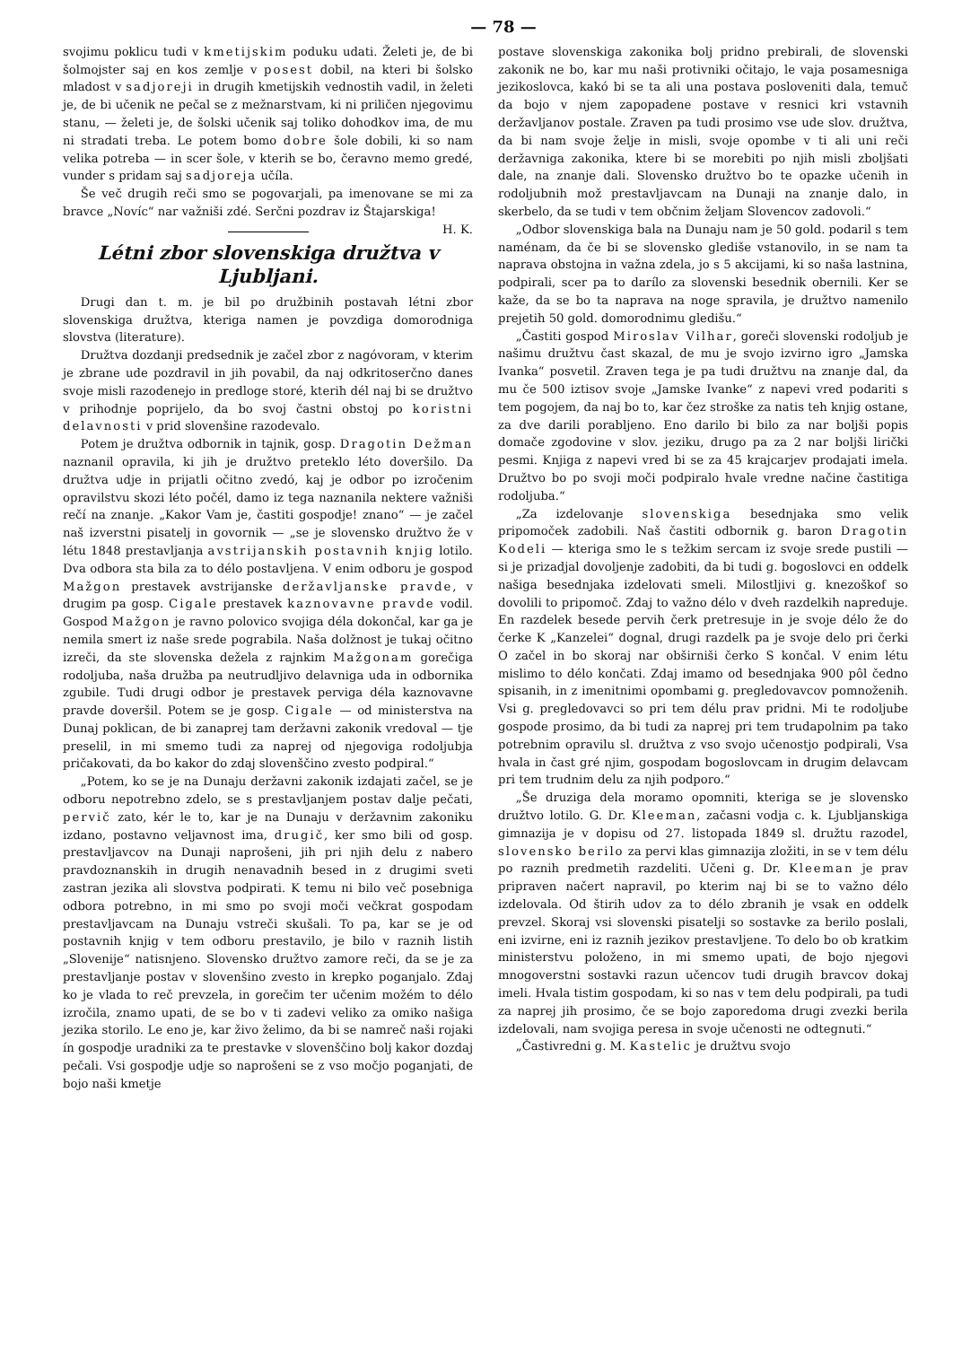— 78 —
svojimu poklicu tudi v kmetijskim poduku udati. Želeti je, de bi šolmojster saj en kos zemlje v posest dobil, na kteri bi šolsko mladost v sadjoreji in drugih kmetijskih vednostih vadil, in želeti je, de bi učenik ne pečal se z mežnarstvam, ki ni priličen njegovimu stanu, — želeti je, de šolski učenik saj toliko dohodkov ima, de mu ni stradati treba. Le potem bomo dobre šole dobili, ki so nam velika potreba — in scer šole, v kterih se bo, čeravno memo gredé, vunder s pridam saj sadjoreja učíla.
Še več drugih reči smo se pogovarjali, pa imenovane se mi za bravce „Novíc“ nar važniši zdé. Serčni pozdrav iz Štajarskiga! H. K.
Létni zbor slovenskiga družtva v Ljubljani.
Drugi dan t. m. je bil po družbinih postavah létni zbor slovenskiga družtva, kteriga namen je povzdiga domorodniga slovstva (literature).
Družtva dozdanji predsednik je začel zbor z nagóvoram, v kterim je zbrane ude pozdravil in jih povabil, da naj odkritoserčno danes svoje misli razodenejo in predloge storé, kterih dél naj bi se družtvo v prihodnje poprijelo, da bo svoj častni obstoj po koristni delavnosti v prid slovenšine razodevalo.
Potem je družtva odbornik in tajnik, gosp. Dragotin Dežman naznanil opravila, ki jih je družtvo preteklo léto doveršilo. Da družtva udje in prijatli očitno zvedó, kaj je odbor po izročenim opravilstvu skozi léto počél, damo iz tega naznanila nektere važniši rečí na znanje. „Kakor Vam je, častiti gospodje! znano“ — je začel naš izverstni pisatelj in govornik — „se je slovensko družtvo že v létu 1848 prestavljanja avstrijanskih postavnih knjig lotilo. Dva odbora sta bila za to délo postavljena. V enim odboru je gospod Mažgon prestavek avstrijanske deržavljanske pravde, v drugim pa gosp. Cigale prestavek kaznovavne pravde vodil. Gospod Mažgon je ravno polovico svojiga déla dokončal, kar ga je nemila smert iz naše srede pograbila. Naša dolžnost je tukaj očitno izreči, da ste slovenska dežela z rajnkim Mažgonam gorečiga rodoljuba, naša družba pa neutrudljivo delavniga uda in odbornika zgubile. Tudi drugi odbor je prestavek perviga déla kaznovavne pravde doveršil. Potem se je gosp. Cigale — od ministerstva na Dunaj poklican, de bi zanaprej tam deržavni zakonik vredoval — tje preselil, in mi smemo tudi za naprej od njegoviga rodoljubja pričakovati, da bo kakor do zdaj slovenščino zvesto podpiral.“
„Potem, ko se je na Dunaju deržavni zakonik izdajati začel, se je odboru nepotrebno zdelo, se s prestavljanjem postav dalje pečati, pervič zato, kér le to, kar je na Dunaju v deržavnim zakoniku izdano, postavno veljavnost ima, drugič, ker smo bili od gosp. prestavljavcov na Dunaji naprošeni, jih pri njih delu z nabero pravdoznanskih in drugih nenavadnih besed in z drugimi sveti zastran jezika ali slovstva podpirati. K temu ni bilo več posebniga odbora potrebno, in mi smo po svoji moči večkrat gospodam prestavljavcam na Dunaju vstreči skušali. To pa, kar se je od postavnih knjig v tem odboru prestavilo, je bilo v raznih listih „Slovenije“ natisnjeno. Slovensko družtvo zamore reči, da se je za prestavljanje postav v slovenšino zvesto in krepko poganjalo. Zdaj ko je vlada to reč prevzela, in gorečim ter učenim možém to délo izročila, znamo upati, de se bo v ti zadevi veliko za omiko našiga jezika storilo. Le eno je, kar živo želimo, da bi se namreč naši rojaki ín gospodje uradniki za te prestavke v slovenščino bolj kakor dozdaj pečali. Vsi gospodje udje so naprošeni se z vso močjo poganjati, de bojo naši kmetje
postave slovenskiga zakonika bolj pridno prebirali, de slovenski zakonik ne bo, kar mu naši protivniki očitajo, le vaja posamesniga jezikoslovca, kakó bi se ta ali una postava posloveniti dala, temuč da bojo v njem zapopadene postave v resnici kri vstavnih deržavljanov postale. Zraven pa tudi prosimo vse ude slov. družtva, da bi nam svoje želje in misli, svoje opombe v ti ali uni reči deržavniga zakonika, ktere bi se morebiti po njih misli zboljšati dale, na znanje dali. Slovensko družtvo bo te opazke učenih in rodoljubnih mož prestavljavcam na Dunaji na znanje dalo, in skerbelo, da se tudi v tem občnim željam Slovencov zadovoli.“
„Odbor slovenskiga bala na Dunaju nam je 50 gold. podaril s tem naménam, da če bi se slovensko gledišе vstanovilo, in se nam ta naprava obstojna in važna zdela, jo s 5 akcijami, ki so naša lastnina, podpirali, scer pa to darílo za slovenski besednik obernili. Ker se kaže, da se bo ta naprava na noge spravila, je družtvo namenilo prejetih 50 gold. domorodnimu gledišu.“
„Častiti gospod Miroslav Vilhar, goreči slovenski rodoljub je našimu družtvu čast skazal, de mu je svojo izvirno igro „Jamska Ivanka“ posvetil. Zraven tega je pa tudi družtvu na znanje dal, da mu če 500 iztisov svoje „Jamske Ivanke“ z napevi vred podariti s tem pogojem, da naj bo to, kar čez stroške za natis teh knjig ostane, za dve darili porabljeno. Eno darilo bi bilo za nar boljši popis domače zgodovine v slov. jeziku, drugo pa za 2 nar boljši lirički pesmi. Knjiga z napevi vred bi se za 45 krajcarjev prodajati imela. Družtvo bo po svoji moči podpiralo hvale vredne načine častitiga rodoljuba.“
„Za izdelovanje slovenskiga besednjaka smo velik pripomoček zadobili. Naš častiti odbornik g. baron Dragotin Kodeli — kteriga smo le s težkim sercam iz svoje srede pustili — si je prizadjal dovoljenje zadobiti, da bi tudi g. bogoslovci en oddelk našiga besednjaka izdelovati smeli. Milostljivi g. knezoškof so dovolili to pripomoč. Zdaj to važno délo v dveh razdelkih napreduje. En razdelek besede pervih čerk pretresuje in je svoje délo že do čerke K „Kanzelei“ dognal, drugi razdelk pa je svoje delo pri čerki O začel in bo skoraj nar obširniši čerko S končal. V enim létu mislimo to délo končati. Zdaj imamo od besednjaka 900 pôl čedno spisanih, in z imenitnimi opombami g. pregledovavcov pomnoženih. Vsi g. pregledovavci so pri tem délu prav pridni. Mi te rodoljube gospode prosimo, da bi tudi za naprej pri tem trudapolnim pa tako potrebnim opravilu sl. družtva z vso svojo učenostjo podpirali, Vsa hvala in čast gré njim, gospodam bogoslovcam in drugim delavcam pri tem trudnim delu za njih podporo.“
„Še druziga dela moramo opomniti, kteriga se je slovensko družtvo lotilo. G. Dr. Kleeman, začasni vodja c. k. Ljubljanskiga gimnazija je v dopisu od 27. listopada 1849 sl. družtu razodel, slovensko berilo za pervi klas gimnazija zložiti, in se v tem délu po raznih predmetih razdeliti. Učeni g. Dr. Kleeman je prav pripraven načert napravil, po kterim naj bi se to važno délo izdelovala. Od štirih udov za to délo zbranih je vsak en oddelk prevzel. Skoraj vsi slovenski pisatelji so sostavke za berilo poslali, eni izvirne, eni iz raznih jezikov prestavljene. To delo bo ob kratkim ministerstvu položeno, in mi smemo upati, de bojo njegovi mnogoverstni sostavki razun učencov tudi drugih bravcov dokaj imeli. Hvala tistim gospodam, ki so nas v tem delu podpirali, pa tudi za naprej jih prosimo, če se bojo zaporedoma drugi zvezki berila izdelovali, nam svojiga peresa in svoje učenosti ne odtegnuti.“
„Častivredni g. M. Kastelic je družtvu svojo